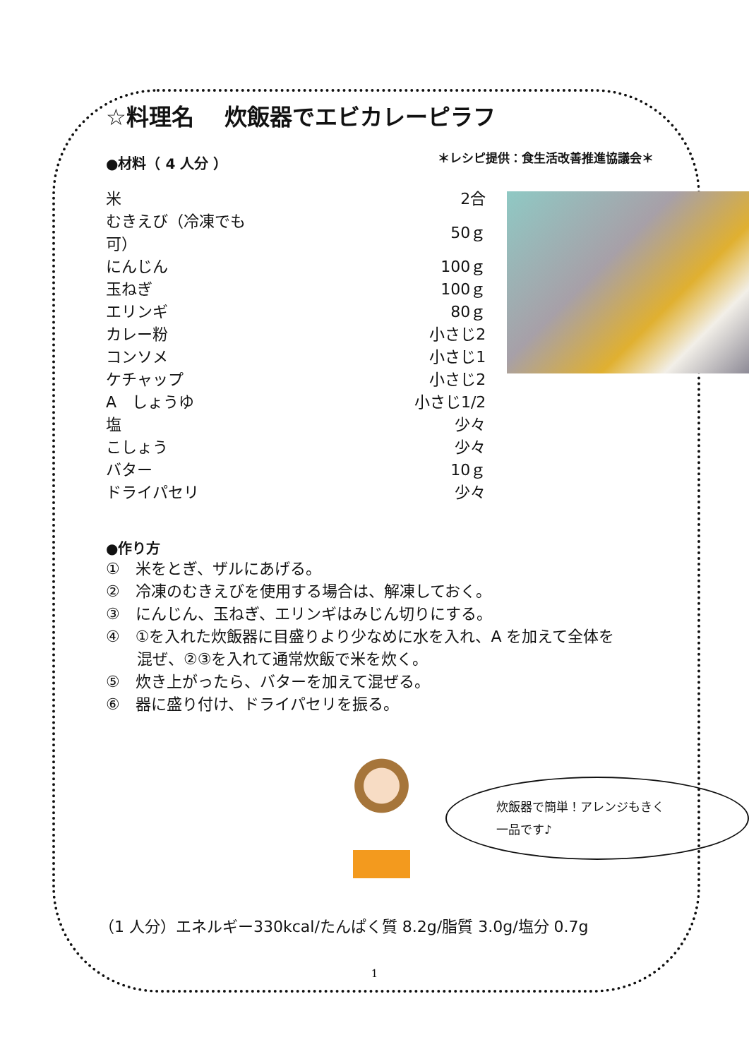☆料理名　 炊飯器でエビカレーピラフ
＊レシピ提供：食生活改善推進協議会＊
●材料（ 4 人分 ）
| 米 | 2合 |
| むきえび（冷凍でも可） | 50ｇ |
| にんじん | 100ｇ |
| 玉ねぎ | 100ｇ |
| エリンギ | 80ｇ |
| カレー粉 | 小さじ2 |
| コンソメ | 小さじ1 |
| ケチャップ | 小さじ2 |
| A しょうゆ | 小さじ1/2 |
| 塩 | 少々 |
| こしょう | 少々 |
| バター | 10ｇ |
| ドライパセリ | 少々 |
●作り方
①　米をとぎ、ザルにあげる。
②　冷凍のむきえびを使用する場合は、解凍しておく。
③　にんじん、玉ねぎ、エリンギはみじん切りにする。
④　①を入れた炊飯器に目盛りより少なめに水を入れ、A を加えて全体を
　　混ぜ、②③を入れて通常炊飯で米を炊く。
⑤　炊き上がったら、バターを加えて混ぜる。
⑥　器に盛り付け、ドライパセリを振る。
炊飯器で簡単！アレンジもきく
一品です♪
（1 人分）エネルギー330kcal/たんぱく質 8.2g/脂質 3.0g/塩分 0.7g
1